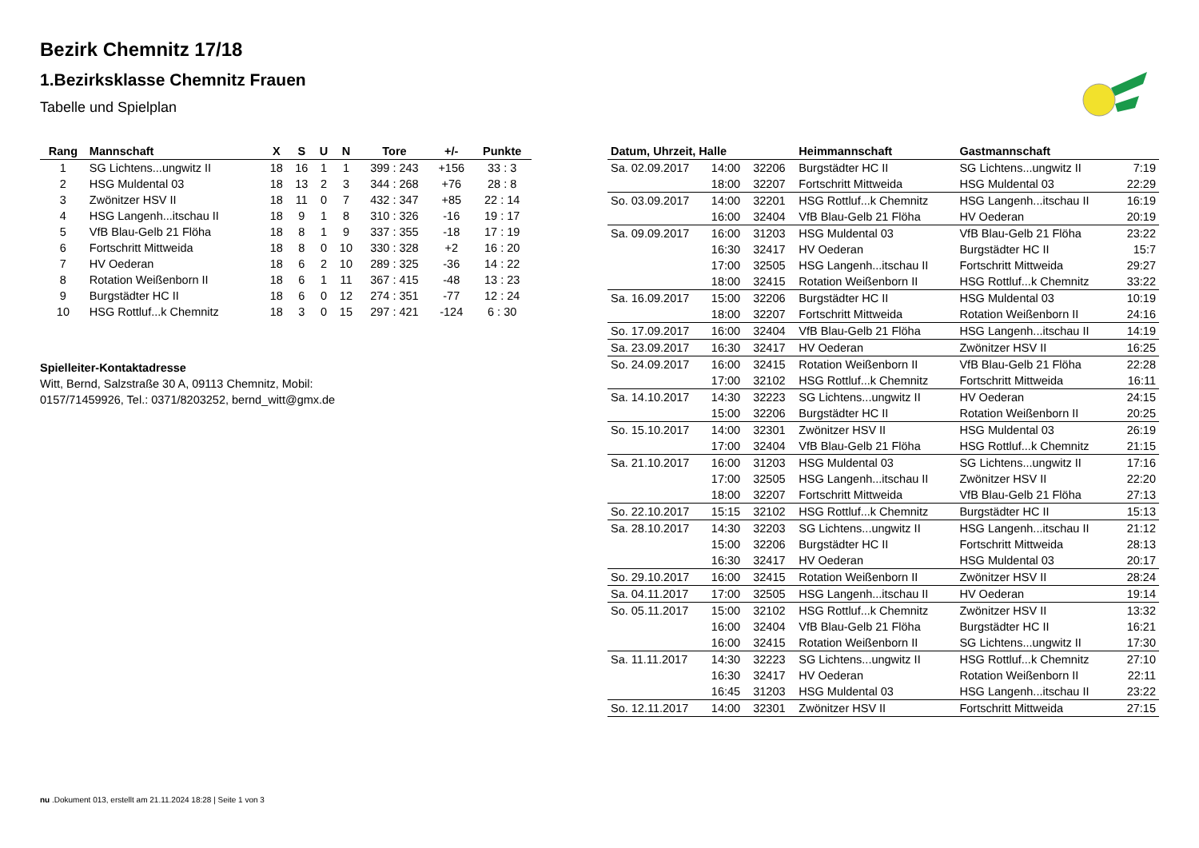Bezirk Chemnitz 17/18
1.Bezirksklasse Chemnitz Frauen
Tabelle und Spielplan
| Rang | Mannschaft | X | S | U | N | Tore | +/- | Punkte |
| --- | --- | --- | --- | --- | --- | --- | --- | --- |
| 1 | SG Lichtens...ungwitz II | 18 | 16 | 1 | 1 | 399 : 243 | +156 | 33 : 3 |
| 2 | HSG Muldental 03 | 18 | 13 | 2 | 3 | 344 : 268 | +76 | 28 : 8 |
| 3 | Zwönitzer HSV II | 18 | 11 | 0 | 7 | 432 : 347 | +85 | 22 : 14 |
| 4 | HSG Langenh...itschau II | 18 | 9 | 1 | 8 | 310 : 326 | -16 | 19 : 17 |
| 5 | VfB Blau-Gelb 21 Flöha | 18 | 8 | 1 | 9 | 337 : 355 | -18 | 17 : 19 |
| 6 | Fortschritt Mittweida | 18 | 8 | 0 | 10 | 330 : 328 | +2 | 16 : 20 |
| 7 | HV Oederan | 18 | 6 | 2 | 10 | 289 : 325 | -36 | 14 : 22 |
| 8 | Rotation Weißenborn II | 18 | 6 | 1 | 11 | 367 : 415 | -48 | 13 : 23 |
| 9 | Burgstädter HC II | 18 | 6 | 0 | 12 | 274 : 351 | -77 | 12 : 24 |
| 10 | HSG Rottluf...k Chemnitz | 18 | 3 | 0 | 15 | 297 : 421 | -124 | 6 : 30 |
Spielleiter-Kontaktadresse
Witt, Bernd, Salzstraße 30 A, 09113 Chemnitz, Mobil: 0157/71459926, Tel.: 0371/8203252, bernd_witt@gmx.de
| Datum, Uhrzeit, Halle | | | Heimmannschaft | Gastmannschaft | |
| --- | --- | --- | --- | --- | --- |
| Sa. 02.09.2017 | 14:00 | 32206 | Burgstädter HC II | SG Lichtens...ungwitz II | 7:19 |
| | 18:00 | 32207 | Fortschritt Mittweida | HSG Muldental 03 | 22:29 |
| So. 03.09.2017 | 14:00 | 32201 | HSG Rottluf...k Chemnitz | HSG Langenh...itschau II | 16:19 |
| | 16:00 | 32404 | VfB Blau-Gelb 21 Flöha | HV Oederan | 20:19 |
| Sa. 09.09.2017 | 16:00 | 31203 | HSG Muldental 03 | VfB Blau-Gelb 21 Flöha | 23:22 |
| | 16:30 | 32417 | HV Oederan | Burgstädter HC II | 15:7 |
| | 17:00 | 32505 | HSG Langenh...itschau II | Fortschritt Mittweida | 29:27 |
| | 18:00 | 32415 | Rotation Weißenborn II | HSG Rottluf...k Chemnitz | 33:22 |
| Sa. 16.09.2017 | 15:00 | 32206 | Burgstädter HC II | HSG Muldental 03 | 10:19 |
| | 18:00 | 32207 | Fortschritt Mittweida | Rotation Weißenborn II | 24:16 |
| So. 17.09.2017 | 16:00 | 32404 | VfB Blau-Gelb 21 Flöha | HSG Langenh...itschau II | 14:19 |
| Sa. 23.09.2017 | 16:30 | 32417 | HV Oederan | Zwönitzer HSV II | 16:25 |
| So. 24.09.2017 | 16:00 | 32415 | Rotation Weißenborn II | VfB Blau-Gelb 21 Flöha | 22:28 |
| | 17:00 | 32102 | HSG Rottluf...k Chemnitz | Fortschritt Mittweida | 16:11 |
| Sa. 14.10.2017 | 14:30 | 32223 | SG Lichtens...ungwitz II | HV Oederan | 24:15 |
| | 15:00 | 32206 | Burgstädter HC II | Rotation Weißenborn II | 20:25 |
| So. 15.10.2017 | 14:00 | 32301 | Zwönitzer HSV II | HSG Muldental 03 | 26:19 |
| | 17:00 | 32404 | VfB Blau-Gelb 21 Flöha | HSG Rottluf...k Chemnitz | 21:15 |
| Sa. 21.10.2017 | 16:00 | 31203 | HSG Muldental 03 | SG Lichtens...ungwitz II | 17:16 |
| | 17:00 | 32505 | HSG Langenh...itschau II | Zwönitzer HSV II | 22:20 |
| | 18:00 | 32207 | Fortschritt Mittweida | VfB Blau-Gelb 21 Flöha | 27:13 |
| So. 22.10.2017 | 15:15 | 32102 | HSG Rottluf...k Chemnitz | Burgstädter HC II | 15:13 |
| Sa. 28.10.2017 | 14:30 | 32203 | SG Lichtens...ungwitz II | HSG Langenh...itschau II | 21:12 |
| | 15:00 | 32206 | Burgstädter HC II | Fortschritt Mittweida | 28:13 |
| | 16:30 | 32417 | HV Oederan | HSG Muldental 03 | 20:17 |
| So. 29.10.2017 | 16:00 | 32415 | Rotation Weißenborn II | Zwönitzer HSV II | 28:24 |
| Sa. 04.11.2017 | 17:00 | 32505 | HSG Langenh...itschau II | HV Oederan | 19:14 |
| So. 05.11.2017 | 15:00 | 32102 | HSG Rottluf...k Chemnitz | Zwönitzer HSV II | 13:32 |
| | 16:00 | 32404 | VfB Blau-Gelb 21 Flöha | Burgstädter HC II | 16:21 |
| | 16:00 | 32415 | Rotation Weißenborn II | SG Lichtens...ungwitz II | 17:30 |
| Sa. 11.11.2017 | 14:30 | 32223 | SG Lichtens...ungwitz II | HSG Rottluf...k Chemnitz | 27:10 |
| | 16:30 | 32417 | HV Oederan | Rotation Weißenborn II | 22:11 |
| | 16:45 | 31203 | HSG Muldental 03 | HSG Langenh...itschau II | 23:22 |
| So. 12.11.2017 | 14:00 | 32301 | Zwönitzer HSV II | Fortschritt Mittweida | 27:15 |
nu .Dokument 013, erstellt am 21.11.2024 18:28 | Seite 1 von 3